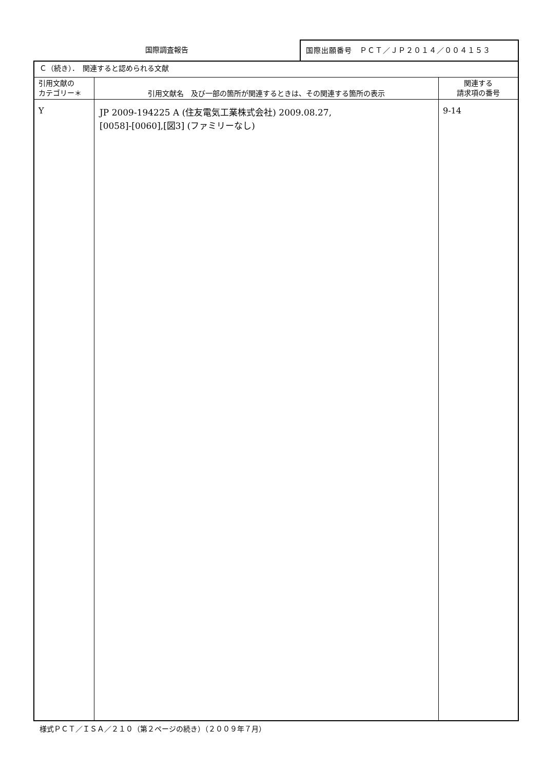国際調査報告
国際出願番号　ＰＣＴ／ＪＰ２０１４／００４１５３
| Ｃ（続き）． 関連すると認められる文献 | | |
| 引用文献の カテゴリー＊ | 引用文献名 及び一部の箇所が関連するときは、その関連する箇所の表示 | 関連する 請求項の番号 |
| Y | JP 2009-194225 A (住友電気工業株式会社) 2009.08.27, [0058]-[0060],[図3] (ファミリーなし) | 9-14 |
様式ＰＣＴ／ＩＳＡ／２１０（第２ページの続き）（２００９年７月）